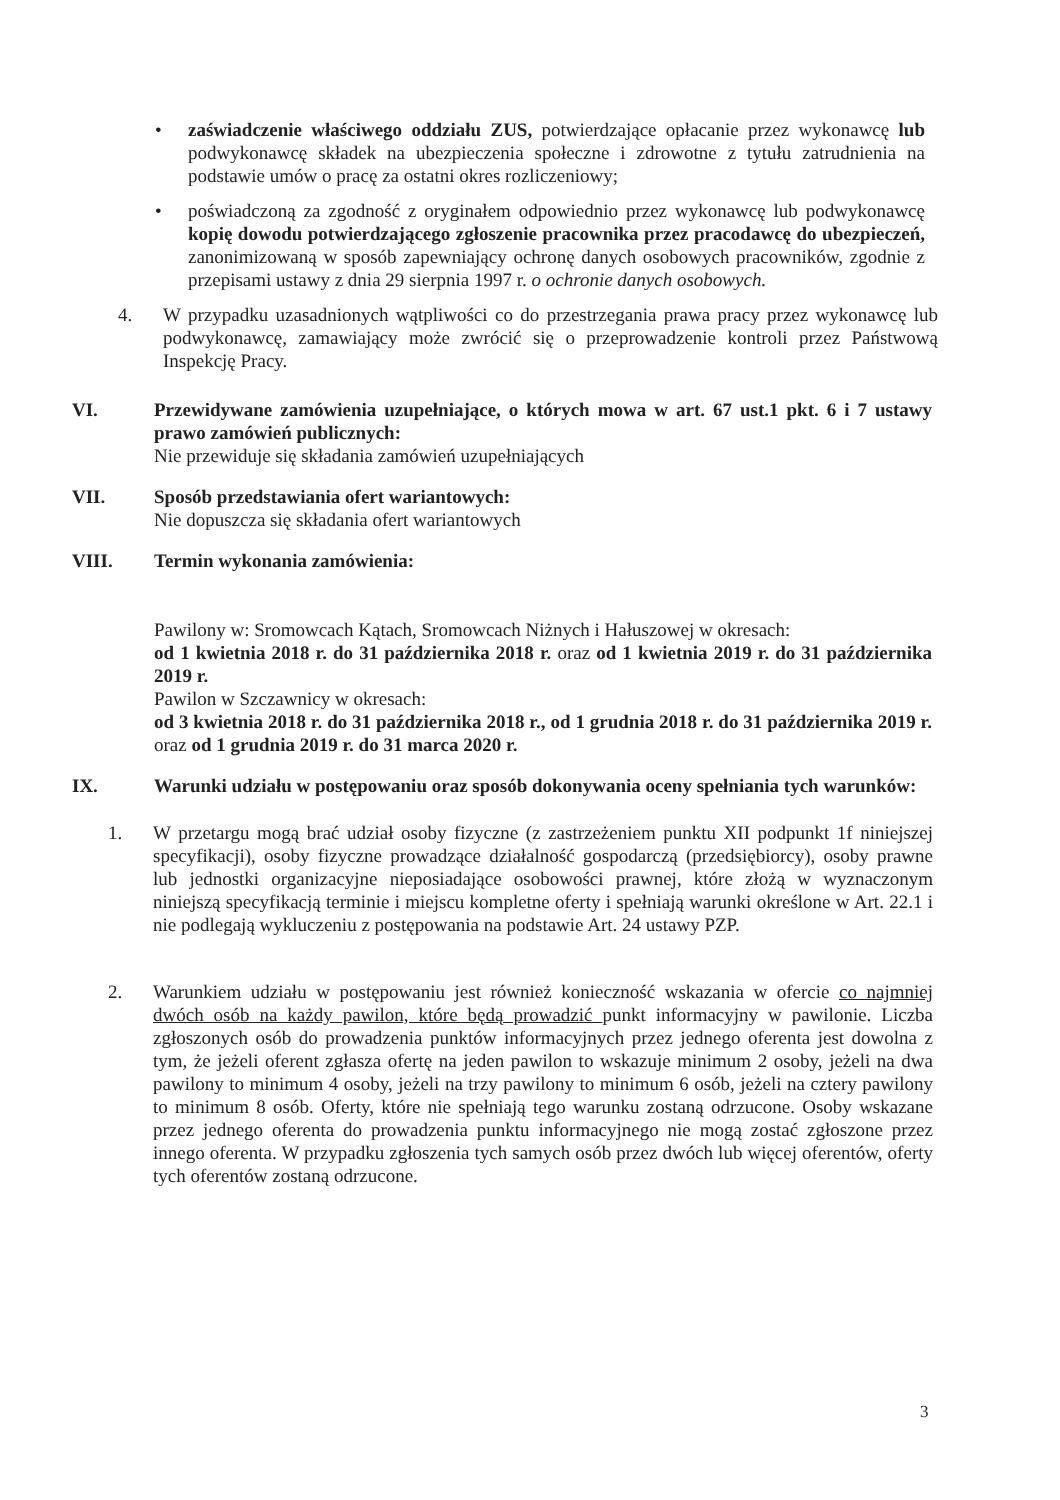• zaświadczenie właściwego oddziału ZUS, potwierdzające opłacanie przez wykonawcę lub podwykonawcę składek na ubezpieczenia społeczne i zdrowotne z tytułu zatrudnienia na podstawie umów o pracę za ostatni okres rozliczeniowy;
• poświadczoną za zgodność z oryginałem odpowiednio przez wykonawcę lub podwykonawcę kopię dowodu potwierdzającego zgłoszenie pracownika przez pracodawcę do ubezpieczeń, zanonimizowaną w sposób zapewniający ochronę danych osobowych pracowników, zgodnie z przepisami ustawy z dnia 29 sierpnia 1997 r. o ochronie danych osobowych.
4. W przypadku uzasadnionych wątpliwości co do przestrzegania prawa pracy przez wykonawcę lub podwykonawcę, zamawiający może zwrócić się o przeprowadzenie kontroli przez Państwową Inspekcję Pracy.
VI. Przewidywane zamówienia uzupełniające, o których mowa w art. 67 ust.1 pkt. 6 i 7 ustawy prawo zamówień publicznych:
Nie przewiduje się składania zamówień uzupełniających
VII. Sposób przedstawiania ofert wariantowych:
Nie dopuszcza się składania ofert wariantowych
VIII. Termin wykonania zamówienia:
Pawilony w: Sromowcach Kątach, Sromowcach Niżnych i Hałuszowej w okresach:
od 1 kwietnia 2018 r. do 31 października 2018 r. oraz od 1 kwietnia 2019 r. do 31 października 2019 r.
Pawilon w Szczawnicy w okresach:
od 3 kwietnia 2018 r. do 31 października 2018 r., od 1 grudnia 2018 r. do 31 października 2019 r. oraz od 1 grudnia 2019 r. do 31 marca 2020 r.
IX. Warunki udziału w postępowaniu oraz sposób dokonywania oceny spełniania tych warunków:
1. W przetargu mogą brać udział osoby fizyczne (z zastrzeżeniem punktu XII podpunkt 1f niniejszej specyfikacji), osoby fizyczne prowadzące działalność gospodarczą (przedsiębiorcy), osoby prawne lub jednostki organizacyjne nieposiadające osobowości prawnej, które złożą w wyznaczonym niniejszą specyfikacją terminie i miejscu kompletne oferty i spełniają warunki określone w Art. 22.1 i nie podlegają wykluczeniu z postępowania na podstawie Art. 24 ustawy PZP.
2. Warunkiem udziału w postępowaniu jest również konieczność wskazania w ofercie co najmniej dwóch osób na każdy pawilon, które będą prowadzić punkt informacyjny w pawilonie. Liczba zgłoszonych osób do prowadzenia punktów informacyjnych przez jednego oferenta jest dowolna z tym, że jeżeli oferent zgłasza ofertę na jeden pawilon to wskazuje minimum 2 osoby, jeżeli na dwa pawilony to minimum 4 osoby, jeżeli na trzy pawilony to minimum 6 osób, jeżeli na cztery pawilony to minimum 8 osób. Oferty, które nie spełniają tego warunku zostaną odrzucone. Osoby wskazane przez jednego oferenta do prowadzenia punktu informacyjnego nie mogą zostać zgłoszone przez innego oferenta. W przypadku zgłoszenia tych samych osób przez dwóch lub więcej oferentów, oferty tych oferentów zostaną odrzucone.
3